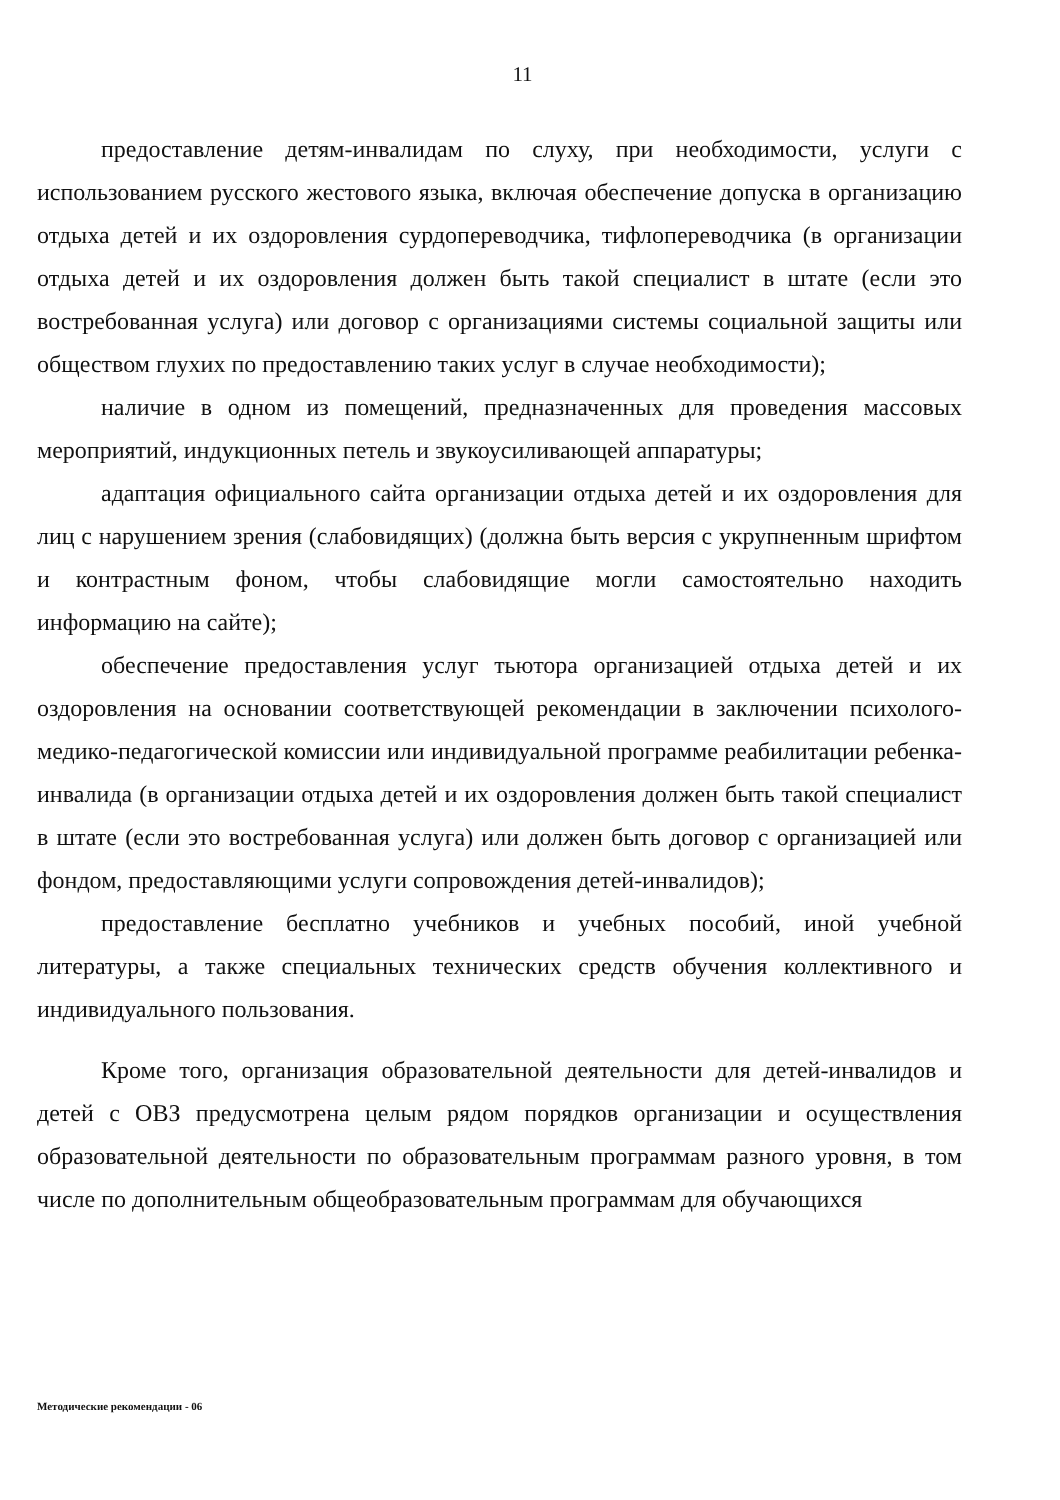11
предоставление детям-инвалидам по слуху, при необходимости, услуги с использованием русского жестового языка, включая обеспечение допуска в организацию отдыха детей и их оздоровления сурдопереводчика, тифлопереводчика (в организации отдыха детей и их оздоровления должен быть такой специалист в штате (если это востребованная услуга) или договор с организациями системы социальной защиты или обществом глухих по предоставлению таких услуг в случае необходимости);
наличие в одном из помещений, предназначенных для проведения массовых мероприятий, индукционных петель и звукоусиливающей аппаратуры;
адаптация официального сайта организации отдыха детей и их оздоровления для лиц с нарушением зрения (слабовидящих) (должна быть версия с укрупненным шрифтом и контрастным фоном, чтобы слабовидящие могли самостоятельно находить информацию на сайте);
обеспечение предоставления услуг тьютора организацией отдыха детей и их оздоровления на основании соответствующей рекомендации в заключении психолого-медико-педагогической комиссии или индивидуальной программе реабилитации ребенка-инвалида (в организации отдыха детей и их оздоровления должен быть такой специалист в штате (если это востребованная услуга) или должен быть договор с организацией или фондом, предоставляющими услуги сопровождения детей-инвалидов);
предоставление бесплатно учебников и учебных пособий, иной учебной литературы, а также специальных технических средств обучения коллективного и индивидуального пользования.
Кроме того, организация образовательной деятельности для детей-инвалидов и детей с ОВЗ предусмотрена целым рядом порядков организации и осуществления образовательной деятельности по образовательным программам разного уровня, в том числе по дополнительным общеобразовательным программам для обучающихся
Методические рекомендации - 06